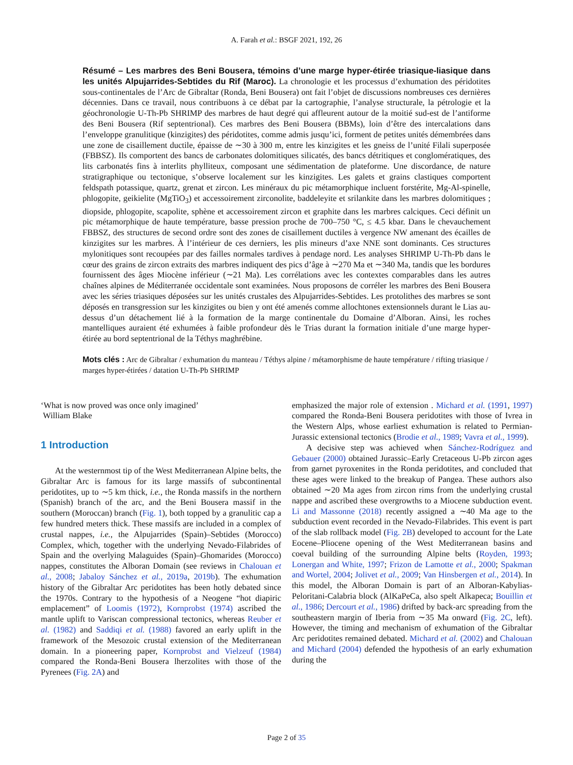A. Farah et al.: BSGF 2021, 192, 26
Résumé – Les marbres des Beni Bousera, témoins d’une marge hyper-étirée triasique-liasique dans les unités Alpujarrides-Sebtides du Rif (Maroc). La chronologie et les processus d’exhumation des péridotites sous-continentales de l’Arc de Gibraltar (Ronda, Beni Bousera) ont fait l’objet de discussions nombreuses ces dernières décennies. Dans ce travail, nous contribuons à ce débat par la cartographie, l’analyse structurale, la pétrologie et la géochronologie U-Th-Pb SHRIMP des marbres de haut degré qui affleurent autour de la moitié sud-est de l’antiforme des Beni Bousera (Rif septentrional). Ces marbres des Beni Bousera (BBMs), loin d’être des intercalations dans l’enveloppe granulitique (kinzigites) des péridotites, comme admis jusqu’ici, forment de petites unités démembrées dans une zone de cisaillement ductile, épaisse de ∼30 à 300 m, entre les kinzigites et les gneiss de l’unité Filali superposée (FBBSZ). Ils comportent des bancs de carbonates dolomitiques silicatés, des bancs détritiques et conglomératiques, des lits carbonatés fins à interlits phylliteux, composant une sédimentation de plateforme. Une discordance, de nature stratigraphique ou tectonique, s’observe localement sur les kinzigites. Les galets et grains clastiques comportent feldspath potassique, quartz, grenat et zircon. Les minéraux du pic métamorphique incluent forstérite, Mg-Al-spinelle, phlogopite, geikielite (MgTiO<sub>3</sub>) et accessoirement zirconolite, baddeleyite et srilankite dans les marbres dolomitiques ; diopside, phlogopite, scapolite, sphène et accessoirement zircon et graphite dans les marbres calciques. Ceci définit un pic métamorphique de haute température, basse pression proche de 700–750 °C, ≤ 4.5 kbar. Dans le chevauchement FBBSZ, des structures de second ordre sont des zones de cisaillement ductiles à vergence NW amenant des écailles de kinzigites sur les marbres. À l’intérieur de ces derniers, les plis mineurs d’axe NNE sont dominants. Ces structures mylonitiques sont recoupées par des failles normales tardives à pendage nord. Les analyses SHRIMP U-Th-Pb dans le cœur des grains de zircon extraits des marbres indiquent des pics d’âge à ∼270 Ma et ∼340 Ma, tandis que les bordures fournissent des âges Miocène inférieur (∼21 Ma). Les corrélations avec les contextes comparables dans les autres chaînes alpines de Méditerranée occidentale sont examinées. Nous proposons de corréler les marbres des Beni Bousera avec les séries triasiques déposées sur les unités crustales des Alpujarrides-Sebtides. Les protolithes des marbres se sont déposés en transgression sur les kinzigites ou bien y ont été amenés comme allochtones extensionnels durant le Lias au-dessus d’un détachement lié à la formation de la marge continentale du Domaine d’Alboran. Ainsi, les roches mantelliques auraient été exhumées à faible profondeur dès le Trias durant la formation initiale d’une marge hyper-étirée au bord septentrional de la Téthys maghrébine.
Mots clés : Arc de Gibraltar / exhumation du manteau / Téthys alpine / métamorphisme de haute température / rifting triasique / marges hyper-étirées / datation U-Th-Pb SHRIMP
‘What is now proved was once only imagined’
William Blake
1 Introduction
At the westernmost tip of the West Mediterranean Alpine belts, the Gibraltar Arc is famous for its large massifs of subcontinental peridotites, up to ∼5 km thick, i.e., the Ronda massifs in the northern (Spanish) branch of the arc, and the Beni Bousera massif in the southern (Moroccan) branch (Fig. 1), both topped by a granulitic cap a few hundred meters thick. These massifs are included in a complex of crustal nappes, i.e., the Alpujarrides (Spain)–Sebtides (Morocco) Complex, which, together with the underlying Nevado-Filabrides of Spain and the overlying Malaguides (Spain)–Ghomarides (Morocco) nappes, constitutes the Alboran Domain (see reviews in Chalouan et al., 2008; Jabaloy Sánchez et al., 2019a, 2019b). The exhumation history of the Gibraltar Arc peridotites has been hotly debated since the 1970s. Contrary to the hypothesis of a Neogene “hot diapiric emplacement” of Loomis (1972), Kornprobst (1974) ascribed the mantle uplift to Variscan compressional tectonics, whereas Reuber et al. (1982) and Saddiqi et al. (1988) favored an early uplift in the framework of the Mesozoic crustal extension of the Mediterranean domain. In a pioneering paper, Kornprobst and Vielzeuf (1984) compared the Ronda-Beni Bousera lherzolites with those of the Pyrenees (Fig. 2A) and
emphasized the major role of extension . Michard et al. (1991, 1997) compared the Ronda-Beni Bousera peridotites with those of Ivrea in the Western Alps, whose earliest exhumation is related to Permian-Jurassic extensional tectonics (Brodie et al., 1989; Vavra et al., 1999).
A decisive step was achieved when Sánchez-Rodríguez and Gebauer (2000) obtained Jurassic–Early Cretaceous U-Pb zircon ages from garnet pyroxenites in the Ronda peridotites, and concluded that these ages were linked to the breakup of Pangea. These authors also obtained ∼20 Ma ages from zircon rims from the underlying crustal nappe and ascribed these overgrowths to a Miocene subduction event. Li and Massonne (2018) recently assigned a ∼40 Ma age to the subduction event recorded in the Nevado-Filabrides. This event is part of the slab rollback model (Fig. 2B) developed to account for the Late Eocene–Pliocene opening of the West Mediterranean basins and coeval building of the surrounding Alpine belts (Royden, 1993; Lonergan and White, 1997; Frizon de Lamotte et al., 2000; Spakman and Wortel, 2004; Jolivet et al., 2009; Van Hinsbergen et al., 2014). In this model, the Alboran Domain is part of an Alboran-Kabylias-Peloritani-Calabria block (AlKaPeCa, also spelt Alkapeca; Bouillin et al., 1986; Dercourt et al., 1986) drifted by back-arc spreading from the southeastern margin of Iberia from ∼35 Ma onward (Fig. 2C, left). However, the timing and mechanism of exhumation of the Gibraltar Arc peridotites remained debated. Michard et al. (2002) and Chalouan and Michard (2004) defended the hypothesis of an early exhumation during the
Page 2 of 35